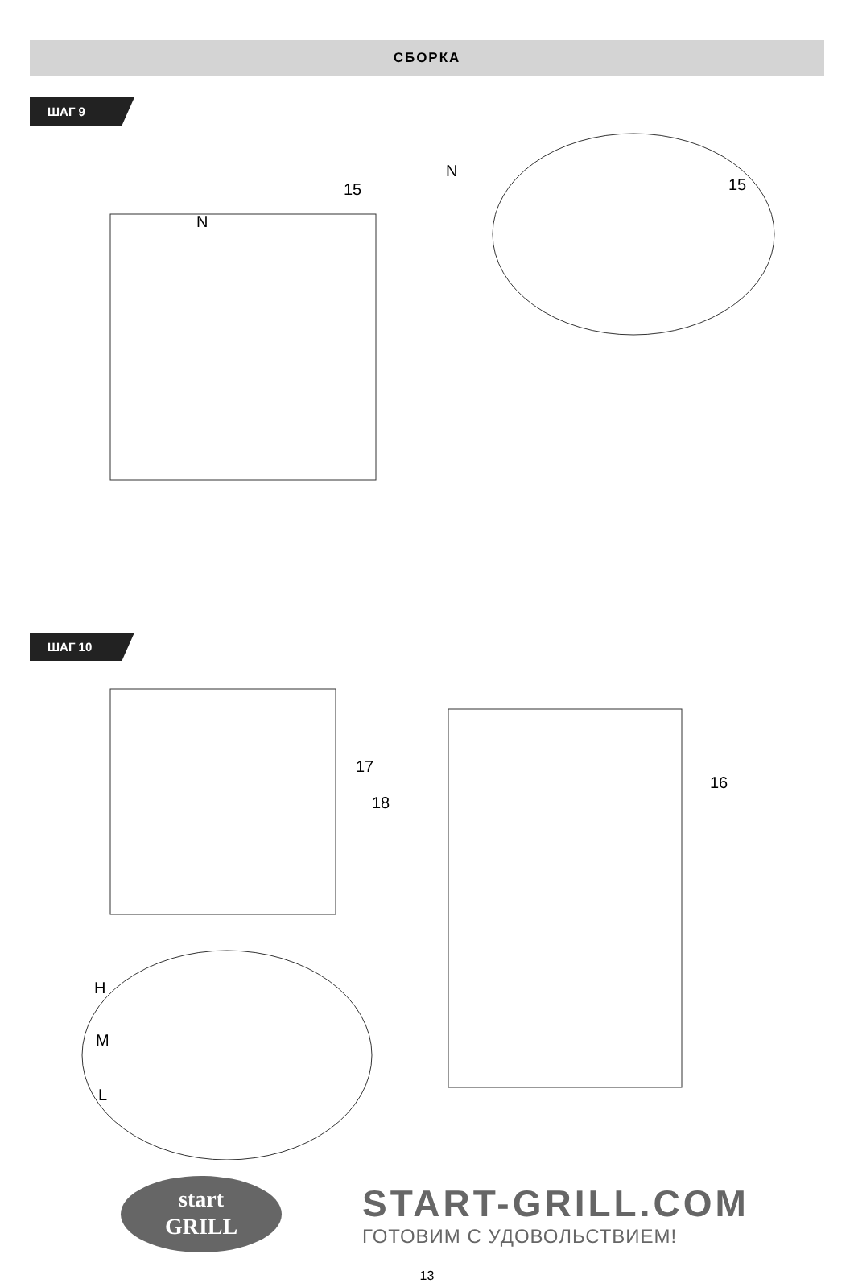СБОРКА
ШАГ 9
N
15
N
15
ШАГ 10
17
18
16
H
M
L
start
GRILL
START-GRILL.COM
ГОТОВИМ С УДОВОЛЬСТВИЕМ!
13